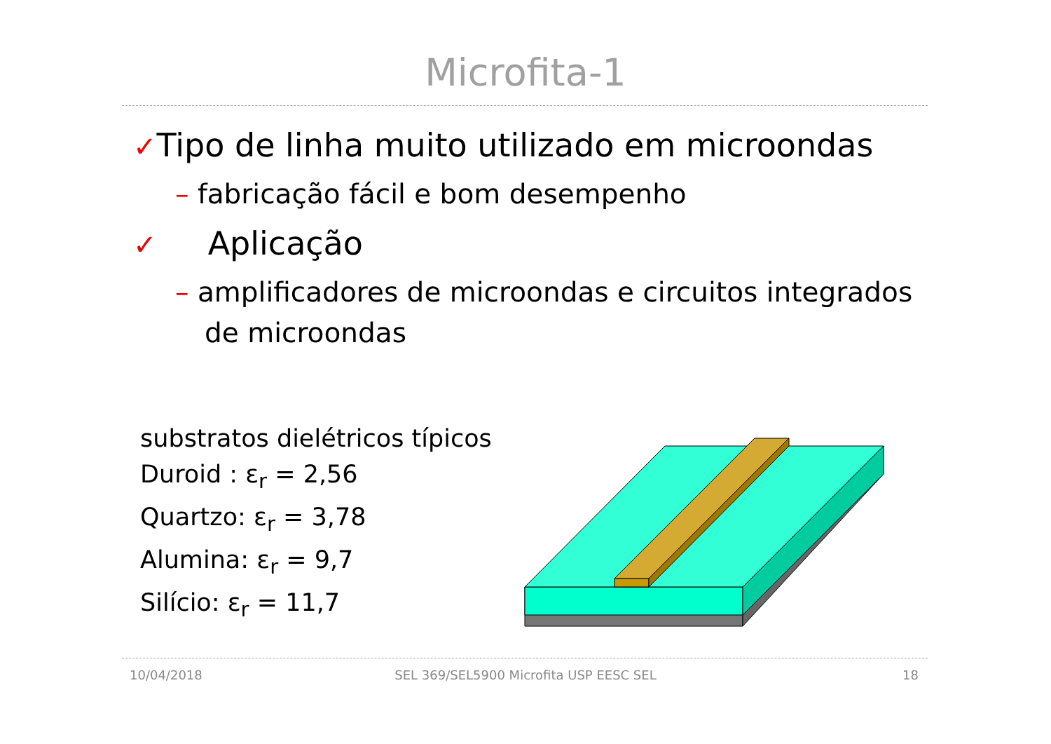Microfita-1
✓Tipo de linha muito utilizado em microondas
– fabricação fácil e bom desempenho
✓ Aplicação
– amplificadores de microondas e circuitos integrados de microondas
substratos dielétricos típicos
Duroid : ε<sub>r</sub> = 2,56
Quartzo: ε<sub>r</sub> = 3,78
Alumina: ε<sub>r</sub> = 9,7
Silício: ε<sub>r</sub> = 11,7
10/04/2018
SEL 369/SEL5900 Microfita USP EESC SEL 18